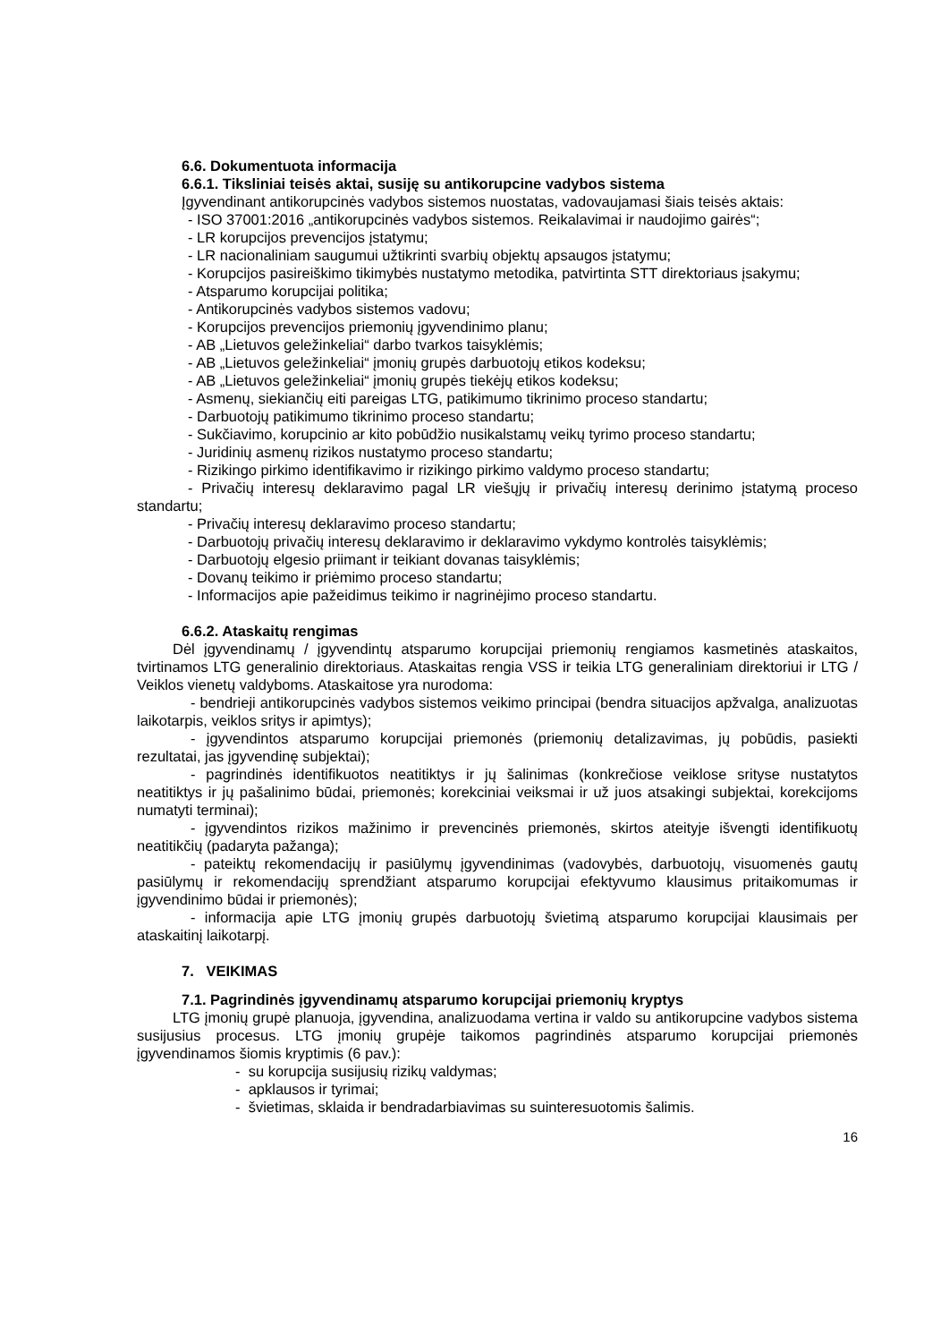6.6. Dokumentuota informacija
6.6.1. Tiksliniai teisės aktai, susiję su antikorupcine vadybos sistema
Įgyvendinant antikorupcinės vadybos sistemos nuostatas, vadovaujamasi šiais teisės aktais:
- ISO 37001:2016 „antikorupcinės vadybos sistemos. Reikalavimai ir naudojimo gairės“;
- LR korupcijos prevencijos įstatymu;
- LR nacionaliniam saugumui užtikrinti svarbių objektų apsaugos įstatymu;
- Korupcijos pasireiškimo tikimybės nustatymo metodika, patvirtinta STT direktoriaus įsakymu;
- Atsparumo korupcijai politika;
- Antikorupcinės vadybos sistemos vadovu;
- Korupcijos prevencijos priemonių įgyvendinimo planu;
- AB „Lietuvos geležinkeliai“ darbo tvarkos taisyklėmis;
- AB „Lietuvos geležinkeliai“ įmonių grupės darbuotojų etikos kodeksu;
- AB „Lietuvos geležinkeliai“ įmonių grupės tiekėjų etikos kodeksu;
- Asmenų, siekiančių eiti pareigas LTG, patikimumo tikrinimo proceso standartu;
- Darbuotojų patikimumo tikrinimo proceso standartu;
- Sukčiavimo, korupcinio ar kito pobūdžio nusikalstamų veikų tyrimo proceso standartu;
- Juridinių asmenų rizikos nustatymo proceso standartu;
- Rizikingo pirkimo identifikavimo ir rizikingo pirkimo valdymo proceso standartu;
- Privačių interesų deklaravimo pagal LR viešųjų ir privačių interesų derinimo įstatymą proceso standartu;
- Privačių interesų deklaravimo proceso standartu;
- Darbuotojų privačių interesų deklaravimo ir deklaravimo vykdymo kontrolės taisyklėmis;
- Darbuotojų elgesio priimant ir teikiant dovanas taisyklėmis;
- Dovanų teikimo ir priėmimo proceso standartu;
- Informacijos apie pažeidimus teikimo ir nagrinėjimo proceso standartu.
6.6.2. Ataskaitų rengimas
Dėl įgyvendinamų / įgyvendintų atsparumo korupcijai priemonių rengiamos kasmetinės ataskaitos, tvirtinamos LTG generalinio direktoriaus. Ataskaitas rengia VSS ir teikia LTG generaliniam direktoriui ir LTG / Veiklos vienetų valdyboms. Ataskaitose yra nurodoma:
- bendrieji antikorupcinės vadybos sistemos veikimo principai (bendra situacijos apžvalga, analizuotas laikotarpis, veiklos sritys ir apimtys);
- įgyvendintos atsparumo korupcijai priemonės (priemonių detalizavimas, jų pobūdis, pasiekti rezultatai, jas įgyvendinę subjektai);
- pagrindinės identifikuotos neatitiktys ir jų šalinimas (konkrečiose veiklose srityse nustatytos neatitiktys ir jų pašalinimo būdai, priemonės; korekciniai veiksmai ir už juos atsakingi subjektai, korekcijoms numatyti terminai);
- įgyvendintos rizikos mažinimo ir prevencinės priemonės, skirtos ateityje išvengti identifikuotų neatitikčių (padaryta pažanga);
- pateiktų rekomendacijų ir pasiūlymų įgyvendinimas (vadovybės, darbuotojų, visuomenės gautų pasiūlymų ir rekomendacijų sprendžiant atsparumo korupcijai efektyvumo klausimus pritaikomumas ir įgyvendinimo būdai ir priemonės);
- informacija apie LTG įmonių grupės darbuotojų švietimą atsparumo korupcijai klausimais per ataskaitinį laikotarpį.
7. VEIKIMAS
7.1. Pagrindinės įgyvendinamų atsparumo korupcijai priemonių kryptys
LTG įmonių grupė planuoja, įgyvendina, analizuodama vertina ir valdo su antikorupcine vadybos sistema susijusius procesus. LTG įmonių grupėje taikomos pagrindinės atsparumo korupcijai priemonės įgyvendinamos šiomis kryptimis (6 pav.):
- su korupcija susijusių rizikų valdymas;
- apklausos ir tyrimai;
- švietimas, sklaida ir bendradarbiavimas su suinteresuotomis šalimis.
16